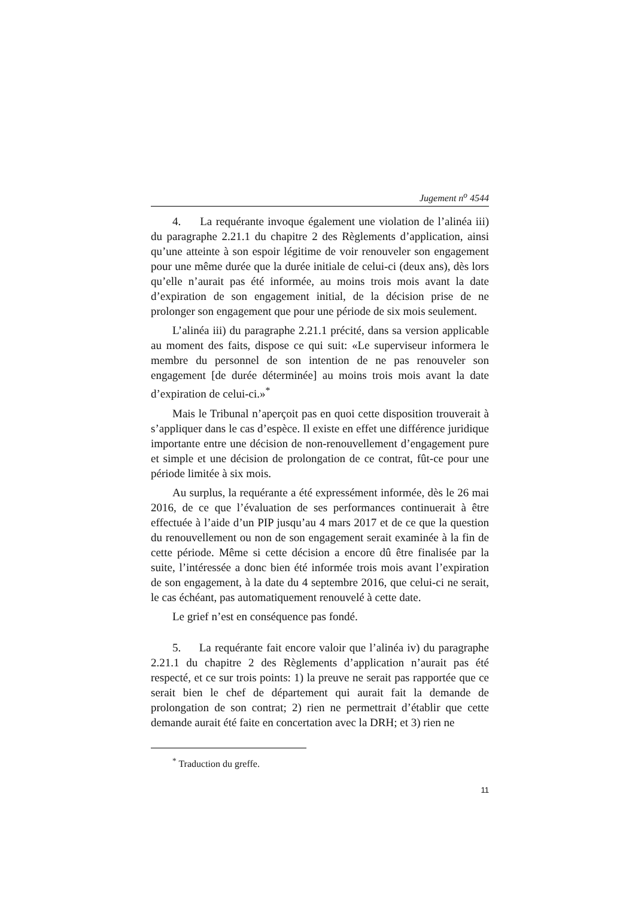Jugement n<sup>o</sup> 4544
4. La requérante invoque également une violation de l’alinéa iii) du paragraphe 2.21.1 du chapitre 2 des Règlements d’application, ainsi qu’une atteinte à son espoir légitime de voir renouveler son engagement pour une même durée que la durée initiale de celui-ci (deux ans), dès lors qu’elle n’aurait pas été informée, au moins trois mois avant la date d’expiration de son engagement initial, de la décision prise de ne prolonger son engagement que pour une période de six mois seulement.
L’alinéa iii) du paragraphe 2.21.1 précité, dans sa version applicable au moment des faits, dispose ce qui suit: «Le superviseur informera le membre du personnel de son intention de ne pas renouveler son engagement [de durée déterminée] au moins trois mois avant la date d’expiration de celui-ci.»<sup>*</sup>
Mais le Tribunal n’aperçoit pas en quoi cette disposition trouverait à s’appliquer dans le cas d’espèce. Il existe en effet une différence juridique importante entre une décision de non-renouvellement d’engagement pure et simple et une décision de prolongation de ce contrat, fût-ce pour une période limitée à six mois.
Au surplus, la requérante a été expressément informée, dès le 26 mai 2016, de ce que l’évaluation de ses performances continuerait à être effectuée à l’aide d’un PIP jusqu’au 4 mars 2017 et de ce que la question du renouvellement ou non de son engagement serait examinée à la fin de cette période. Même si cette décision a encore dû être finalisée par la suite, l’intéressée a donc bien été informée trois mois avant l’expiration de son engagement, à la date du 4 septembre 2016, que celui-ci ne serait, le cas échéant, pas automatiquement renouvelé à cette date.
Le grief n’est en conséquence pas fondé.
5. La requérante fait encore valoir que l’alinéa iv) du paragraphe 2.21.1 du chapitre 2 des Règlements d’application n’aurait pas été respecté, et ce sur trois points: 1) la preuve ne serait pas rapportée que ce serait bien le chef de département qui aurait fait la demande de prolongation de son contrat; 2) rien ne permettrait d’établir que cette demande aurait été faite en concertation avec la DRH; et 3) rien ne
<sup>*</sup> Traduction du greffe.
11